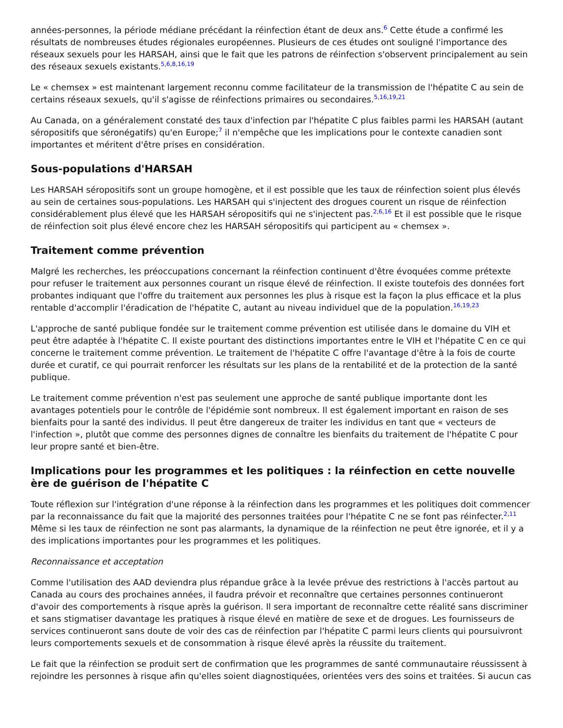années-personnes, la période médiane précédant la réinfection étant de deux ans.<sup>6</sup> Cette étude a confirmé les résultats de nombreuses études régionales européennes. Plusieurs de ces études ont souligné l'importance des réseaux sexuels pour les HARSAH, ainsi que le fait que les patrons de réinfection s'observent principalement au sein des réseaux sexuels existants.<sup>5,6,8,16,19</sup>
Le « chemsex » est maintenant largement reconnu comme facilitateur de la transmission de l'hépatite C au sein de certains réseaux sexuels, qu'il s'agisse de réinfections primaires ou secondaires.<sup>5,16,19,21</sup>
Au Canada, on a généralement constaté des taux d'infection par l'hépatite C plus faibles parmi les HARSAH (autant séropositifs que séronégatifs) qu'en Europe;<sup>7</sup> il n'empêche que les implications pour le contexte canadien sont importantes et méritent d'être prises en considération.
Sous-populations d'HARSAH
Les HARSAH séropositifs sont un groupe homogène, et il est possible que les taux de réinfection soient plus élevés au sein de certaines sous-populations. Les HARSAH qui s'injectent des drogues courent un risque de réinfection considérablement plus élevé que les HARSAH séropositifs qui ne s'injectent pas.<sup>2,6,16</sup> Et il est possible que le risque de réinfection soit plus élevé encore chez les HARSAH séropositifs qui participent au « chemsex ».
Traitement comme prévention
Malgré les recherches, les préoccupations concernant la réinfection continuent d'être évoquées comme prétexte pour refuser le traitement aux personnes courant un risque élevé de réinfection. Il existe toutefois des données fort probantes indiquant que l'offre du traitement aux personnes les plus à risque est la façon la plus efficace et la plus rentable d'accomplir l'éradication de l'hépatite C, autant au niveau individuel que de la population.<sup>16,19,23</sup>
L'approche de santé publique fondée sur le traitement comme prévention est utilisée dans le domaine du VIH et peut être adaptée à l'hépatite C. Il existe pourtant des distinctions importantes entre le VIH et l'hépatite C en ce qui concerne le traitement comme prévention. Le traitement de l'hépatite C offre l'avantage d'être à la fois de courte durée et curatif, ce qui pourrait renforcer les résultats sur les plans de la rentabilité et de la protection de la santé publique.
Le traitement comme prévention n'est pas seulement une approche de santé publique importante dont les avantages potentiels pour le contrôle de l'épidémie sont nombreux. Il est également important en raison de ses bienfaits pour la santé des individus. Il peut être dangereux de traiter les individus en tant que « vecteurs de l'infection », plutôt que comme des personnes dignes de connaître les bienfaits du traitement de l'hépatite C pour leur propre santé et bien-être.
Implications pour les programmes et les politiques : la réinfection en cette nouvelle ère de guérison de l'hépatite C
Toute réflexion sur l'intégration d'une réponse à la réinfection dans les programmes et les politiques doit commencer par la reconnaissance du fait que la majorité des personnes traitées pour l'hépatite C ne se font pas réinfecter.<sup>2,11</sup> Même si les taux de réinfection ne sont pas alarmants, la dynamique de la réinfection ne peut être ignorée, et il y a des implications importantes pour les programmes et les politiques.
Reconnaissance et acceptation
Comme l'utilisation des AAD deviendra plus répandue grâce à la levée prévue des restrictions à l'accès partout au Canada au cours des prochaines années, il faudra prévoir et reconnaître que certaines personnes continueront d'avoir des comportements à risque après la guérison. Il sera important de reconnaître cette réalité sans discriminer et sans stigmatiser davantage les pratiques à risque élevé en matière de sexe et de drogues. Les fournisseurs de services continueront sans doute de voir des cas de réinfection par l'hépatite C parmi leurs clients qui poursuivront leurs comportements sexuels et de consommation à risque élevé après la réussite du traitement.
Le fait que la réinfection se produit sert de confirmation que les programmes de santé communautaire réussissent à rejoindre les personnes à risque afin qu'elles soient diagnostiquées, orientées vers des soins et traitées. Si aucun cas